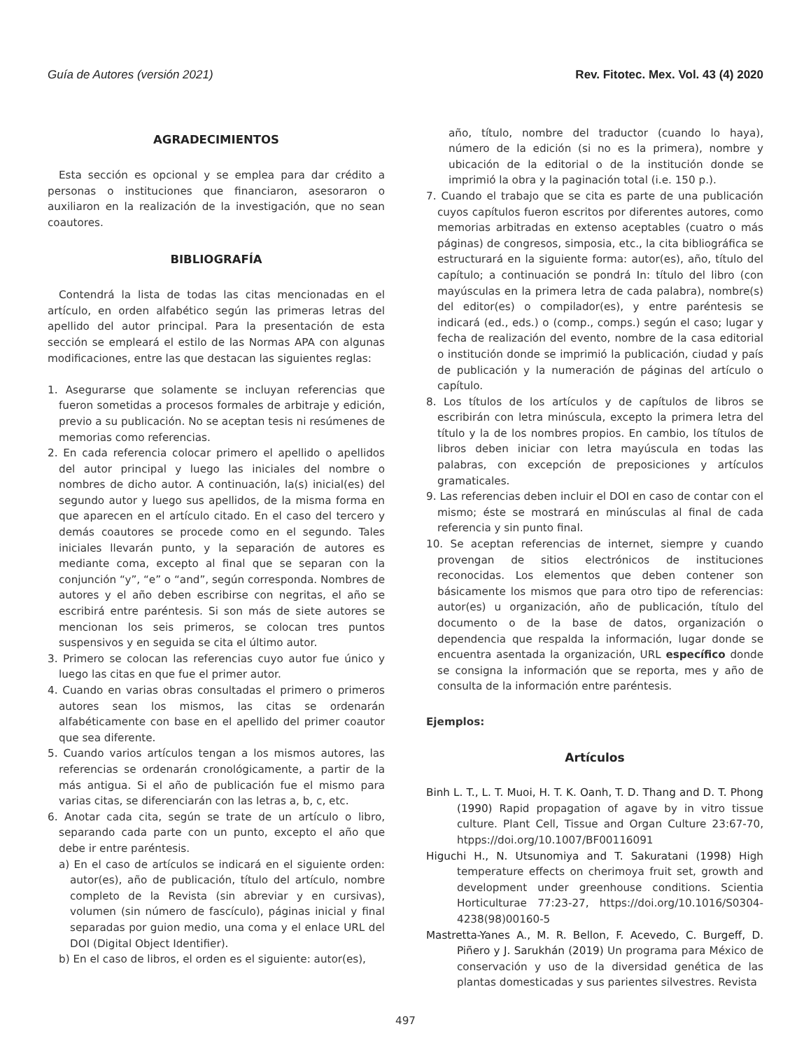Guía de Autores (versión 2021) Rev. Fitotec. Mex. Vol. 43 (4) 2020
AGRADECIMIENTOS
Esta sección es opcional y se emplea para dar crédito a personas o instituciones que financiaron, asesoraron o auxiliaron en la realización de la investigación, que no sean coautores.
BIBLIOGRAFÍA
Contendrá la lista de todas las citas mencionadas en el artículo, en orden alfabético según las primeras letras del apellido del autor principal. Para la presentación de esta sección se empleará el estilo de las Normas APA con algunas modificaciones, entre las que destacan las siguientes reglas:
1. Asegurarse que solamente se incluyan referencias que fueron sometidas a procesos formales de arbitraje y edición, previo a su publicación. No se aceptan tesis ni resúmenes de memorias como referencias.
2. En cada referencia colocar primero el apellido o apellidos del autor principal y luego las iniciales del nombre o nombres de dicho autor. A continuación, la(s) inicial(es) del segundo autor y luego sus apellidos, de la misma forma en que aparecen en el artículo citado. En el caso del tercero y demás coautores se procede como en el segundo. Tales iniciales llevarán punto, y la separación de autores es mediante coma, excepto al final que se separan con la conjunción “y”, “e” o “and”, según corresponda. Nombres de autores y el año deben escribirse con negritas, el año se escribirá entre paréntesis. Si son más de siete autores se mencionan los seis primeros, se colocan tres puntos suspensivos y en seguida se cita el último autor.
3. Primero se colocan las referencias cuyo autor fue único y luego las citas en que fue el primer autor.
4. Cuando en varias obras consultadas el primero o primeros autores sean los mismos, las citas se ordenarán alfabéticamente con base en el apellido del primer coautor que sea diferente.
5. Cuando varios artículos tengan a los mismos autores, las referencias se ordenarán cronológicamente, a partir de la más antigua. Si el año de publicación fue el mismo para varias citas, se diferenciarán con las letras a, b, c, etc.
6. Anotar cada cita, según se trate de un artículo o libro, separando cada parte con un punto, excepto el año que debe ir entre paréntesis.
a) En el caso de artículos se indicará en el siguiente orden: autor(es), año de publicación, título del artículo, nombre completo de la Revista (sin abreviar y en cursivas), volumen (sin número de fascículo), páginas inicial y final separadas por guion medio, una coma y el enlace URL del DOI (Digital Object Identifier).
b) En el caso de libros, el orden es el siguiente: autor(es),
año, título, nombre del traductor (cuando lo haya), número de la edición (si no es la primera), nombre y ubicación de la editorial o de la institución donde se imprimió la obra y la paginación total (i.e. 150 p.).
7. Cuando el trabajo que se cita es parte de una publicación cuyos capítulos fueron escritos por diferentes autores, como memorias arbitradas en extenso aceptables (cuatro o más páginas) de congresos, simposia, etc., la cita bibliográfica se estructurará en la siguiente forma: autor(es), año, título del capítulo; a continuación se pondrá In: título del libro (con mayúsculas en la primera letra de cada palabra), nombre(s) del editor(es) o compilador(es), y entre paréntesis se indicará (ed., eds.) o (comp., comps.) según el caso; lugar y fecha de realización del evento, nombre de la casa editorial o institución donde se imprimió la publicación, ciudad y país de publicación y la numeración de páginas del artículo o capítulo.
8. Los títulos de los artículos y de capítulos de libros se escribirán con letra minúscula, excepto la primera letra del título y la de los nombres propios. En cambio, los títulos de libros deben iniciar con letra mayúscula en todas las palabras, con excepción de preposiciones y artículos gramaticales.
9. Las referencias deben incluir el DOI en caso de contar con el mismo; éste se mostrará en minúsculas al final de cada referencia y sin punto final.
10. Se aceptan referencias de internet, siempre y cuando provengan de sitios electrónicos de instituciones reconocidas. Los elementos que deben contener son básicamente los mismos que para otro tipo de referencias: autor(es) u organización, año de publicación, título del documento o de la base de datos, organización o dependencia que respalda la información, lugar donde se encuentra asentada la organización, URL específico donde se consigna la información que se reporta, mes y año de consulta de la información entre paréntesis.
Ejemplos:
Artículos
Binh L. T., L. T. Muoi, H. T. K. Oanh, T. D. Thang and D. T. Phong (1990) Rapid propagation of agave by in vitro tissue culture. Plant Cell, Tissue and Organ Culture 23:67-70, htpps://doi.org/10.1007/BF00116091
Higuchi H., N. Utsunomiya and T. Sakuratani (1998) High temperature effects on cherimoya fruit set, growth and development under greenhouse conditions. Scientia Horticulturae 77:23-27, https://doi.org/10.1016/S0304-4238(98)00160-5
Mastretta-Yanes A., M. R. Bellon, F. Acevedo, C. Burgeff, D. Piñero y J. Sarukhán (2019) Un programa para México de conservación y uso de la diversidad genética de las plantas domesticadas y sus parientes silvestres. Revista
497